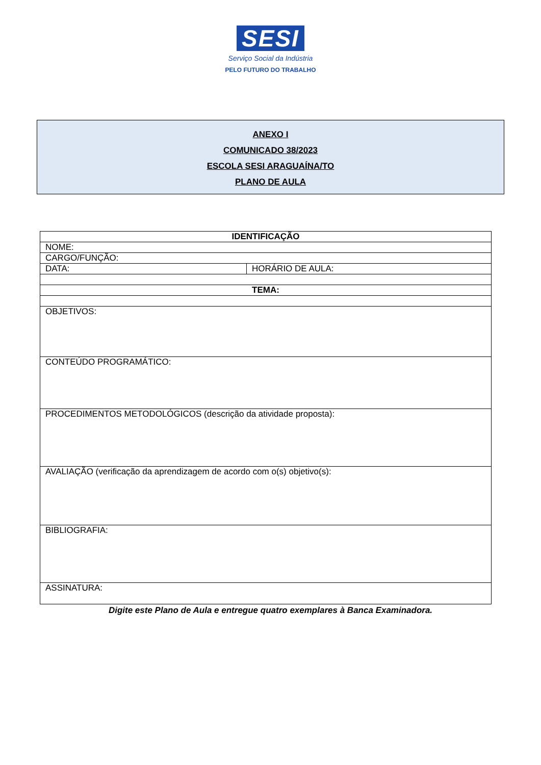SESI
Serviço Social da Indústria
PELO FUTURO DO TRABALHO
ANEXO I
COMUNICADO 38/2023
ESCOLA SESI ARAGUAÍNA/TO
PLANO DE AULA
| IDENTIFICAÇÃO | |
| --- | --- |
| NOME: | |
| CARGO/FUNÇÃO: | |
| DATA: | HORÁRIO DE AULA: |
| TEMA: | |
| OBJETIVOS: | |
| CONTEÚDO PROGRAMÁTICO: | |
| PROCEDIMENTOS METODOLÓGICOS (descrição da atividade proposta): | |
| AVALIAÇÃO (verificação da aprendizagem de acordo com o(s) objetivo(s): | |
| BIBLIOGRAFIA: | |
| ASSINATURA: | |
Digite este Plano de Aula e entregue quatro exemplares à Banca Examinadora.